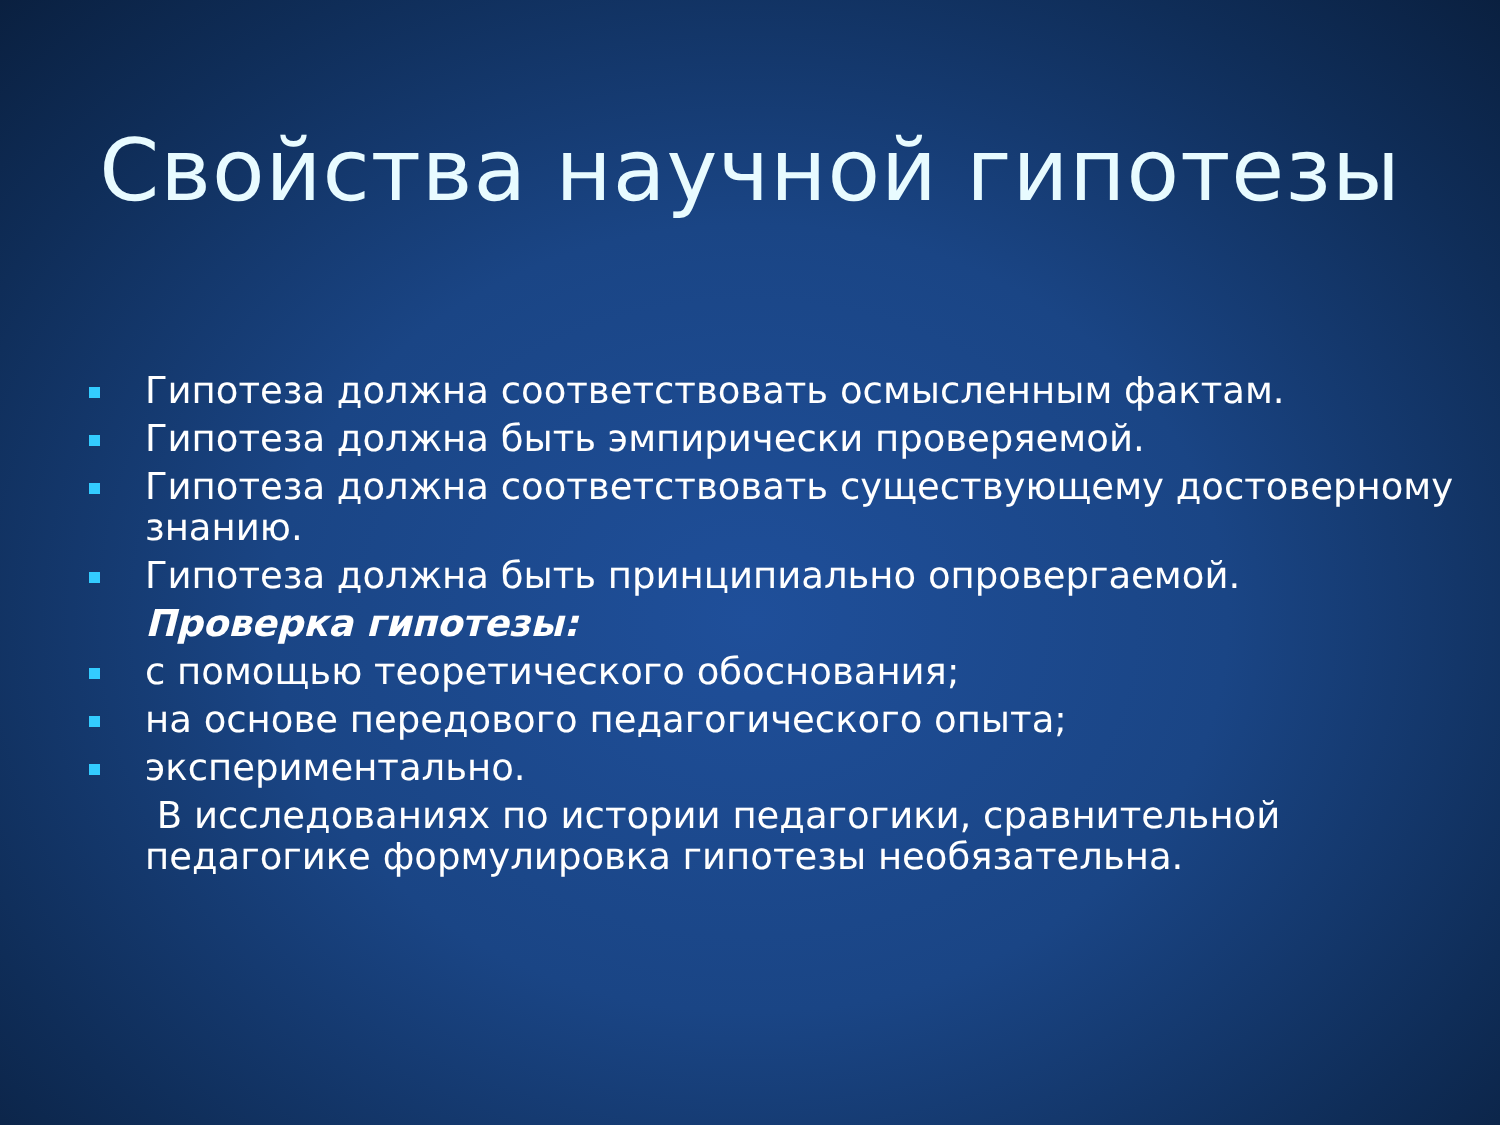Свойства научной гипотезы
Гипотеза должна соответствовать осмысленным фактам.
Гипотеза должна быть эмпирически проверяемой.
Гипотеза должна соответствовать существующему достоверному знанию.
Гипотеза должна быть принципиально опровергаемой.
Проверка гипотезы:
с помощью теоретического обоснования;
на основе передового педагогического опыта;
экспериментально.
В исследованиях по истории педагогики, сравнительной педагогике формулировка гипотезы необязательна.